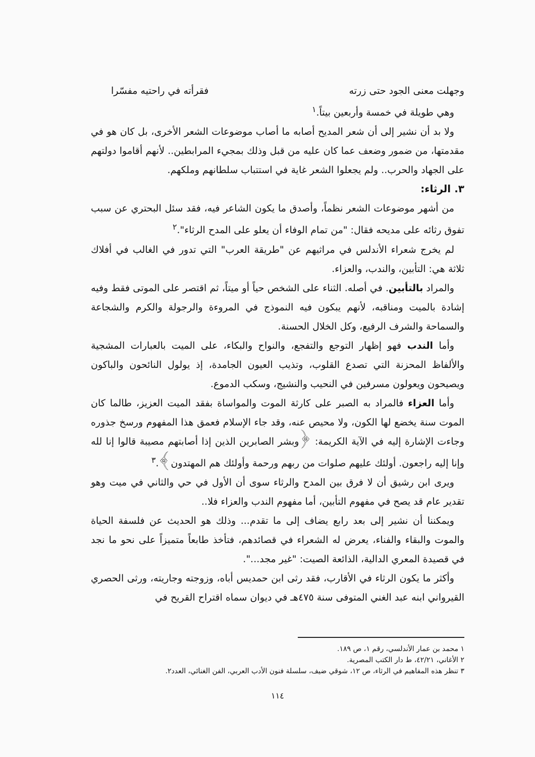وجهلت معنى الجود حتى زرته فقرأته في راحتيه مفسّرا
وهي طويلة في خمسة وأربعين بيتاً.<sup>١</sup>
ولا بد أن نشير إلى أن شعر المديح أصابه ما أصاب موضوعات الشعر الأخرى، بل كان هو في مقدمتها، من ضمور وضعف عما كان عليه من قبل وذلك بمجيء المرابطين.. لأنهم أقاموا دولتهم على الجهاد والحرب.. ولم يجعلوا الشعر غاية في استتباب سلطانهم وملكهم.
٣. الرثاء:
من أشهر موضوعات الشعر نظماً، وأصدق ما يكون الشاعر فيه، فقد سئل البحتري عن سبب تفوق رثائه على مديحه فقال: "من تمام الوفاء أن يعلو على المدح الرثاء".<sup>٢</sup>
لم يخرج شعراء الأندلس في مراثيهم عن "طريقة العرب" التي تدور في الغالب في أفلاك ثلاثة هي: التأبين، والندب، والعزاء.
والمراد بالتأبين. في أصله. الثناء على الشخص حياً أو ميتاً، ثم اقتصر على الموتى فقط وفيه إشادة بالميت ومناقبه، لأنهم يبكون فيه النموذج في المروءة والرجولة والكرم والشجاعة والسماحة والشرف الرفيع، وكل الخلال الحسنة.
وأما الندب فهو إظهار التوجع والتفجع، والنواح والبكاء، على الميت بالعبارات المشجية والألفاظ المحزنة التي تصدع القلوب، وتذيب العيون الجامدة، إذ يولول النائحون والباكون ويصيحون ويعولون مسرفين في النحيب والنشيج، وسكب الدموع.
وأما العزاء فالمراد به الصبر على كارثة الموت والمواساة بفقد الميت العزيز، طالما كان الموت سنة يخضع لها الكون، ولا محيص عنه، وقد جاء الإسلام فعمق هذا المفهوم ورسخ جذوره وجاءت الإشارة إليه في الآية الكريمة: ﴿وبشر الصابرين الذين إذا أصابتهم مصيبة قالوا إنا لله وإنا إليه راجعون. أولئك عليهم صلوات من ربهم ورحمة وأولئك هم المهتدون﴾.<sup>٣</sup>
ويرى ابن رشيق أن لا فرق بين المدح والرثاء سوى أن الأول في حي والثاني في ميت وهو تقدير عام قد يصح في مفهوم التأبين، أما مفهوم الندب والعزاء فلا..
ويمكننا أن نشير إلى بعد رابع يضاف إلى ما تقدم... وذلك هو الحديث عن فلسفة الحياة والموت والبقاء والفناء، يعرض له الشعراء في قصائدهم، فتأخذ طابعاً متميزاً على نحو ما نجد في قصيدة المعري الدالية، الذائعة الصيت: "غير مجد...".
وأكثر ما يكون الرثاء في الأقارب، فقد رثى ابن حمديس أباه، وزوجته وجاريته، ورثى الحصري القيرواني ابنه عبد الغني المتوفى سنة ٤٧٥هـ في ديوان سماه اقتراح القريح في
١ محمد بن عمار الأندلسي، رقم ١، ص ١٨٩.
٢ الأغاني، ٤٢/٢١، ط دار الكتب المصرية.
٣ تنظر هذه المفاهيم في الرثاء، ص ١٢، شوقي ضيف، سلسلة فنون الأدب العربي، الفن الغنائي، العدد٢.
١١٤